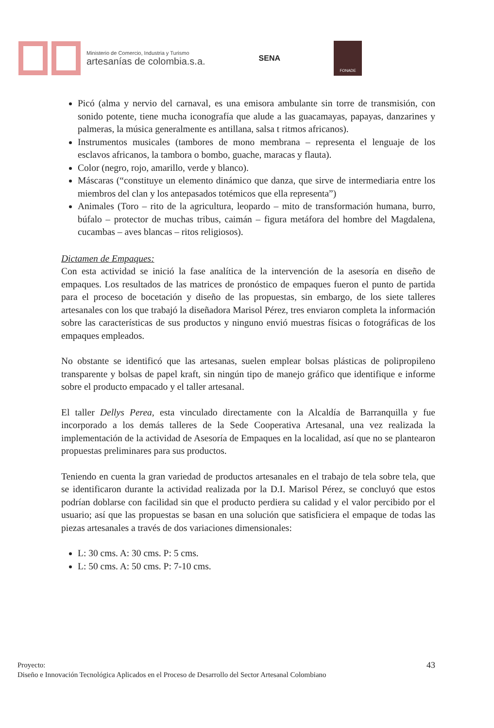Ministerio de Comercio, Industria y Turismo
artesanías de colombia.s.a.
SENA
FONADE
Picó (alma y nervio del carnaval, es una emisora ambulante sin torre de transmisión, con sonido potente, tiene mucha iconografía que alude a las guacamayas, papayas, danzarines y palmeras, la música generalmente es antillana, salsa t ritmos africanos).
Instrumentos musicales (tambores de mono membrana – representa el lenguaje de los esclavos africanos, la tambora o bombo, guache, maracas y flauta).
Color (negro, rojo, amarillo, verde y blanco).
Máscaras (“constituye un elemento dinámico que danza, que sirve de intermediaria entre los miembros del clan y los antepasados totémicos que ella representa”)
Animales (Toro – rito de la agricultura, leopardo – mito de transformación humana, burro, búfalo – protector de muchas tribus, caimán – figura metáfora del hombre del Magdalena, cucambas – aves blancas – ritos religiosos).
Dictamen de Empaques:
Con esta actividad se inició la fase analítica de la intervención de la asesoría en diseño de empaques. Los resultados de las matrices de pronóstico de empaques fueron el punto de partida para el proceso de bocetación y diseño de las propuestas, sin embargo, de los siete talleres artesanales con los que trabajó la diseñadora Marisol Pérez, tres enviaron completa la información sobre las características de sus productos y ninguno envió muestras físicas o fotográficas de los empaques empleados.
No obstante se identificó que las artesanas, suelen emplear bolsas plásticas de polipropileno transparente y bolsas de papel kraft, sin ningún tipo de manejo gráfico que identifique e informe sobre el producto empacado y el taller artesanal.
El taller Dellys Perea, esta vinculado directamente con la Alcaldía de Barranquilla y fue incorporado a los demás talleres de la Sede Cooperativa Artesanal, una vez realizada la implementación de la actividad de Asesoría de Empaques en la localidad, así que no se plantearon propuestas preliminares para sus productos.
Teniendo en cuenta la gran variedad de productos artesanales en el trabajo de tela sobre tela, que se identificaron durante la actividad realizada por la D.I. Marisol Pérez, se concluyó que estos podrían doblarse con facilidad sin que el producto perdiera su calidad y el valor percibido por el usuario; así que las propuestas se basan en una solución que satisficiera el empaque de todas las piezas artesanales a través de dos variaciones dimensionales:
L: 30 cms. A: 30 cms. P: 5 cms.
L: 50 cms. A: 50 cms. P: 7-10 cms.
Proyecto:
43
Diseño e Innovación Tecnológica Aplicados en el Proceso de Desarrollo del Sector Artesanal Colombiano